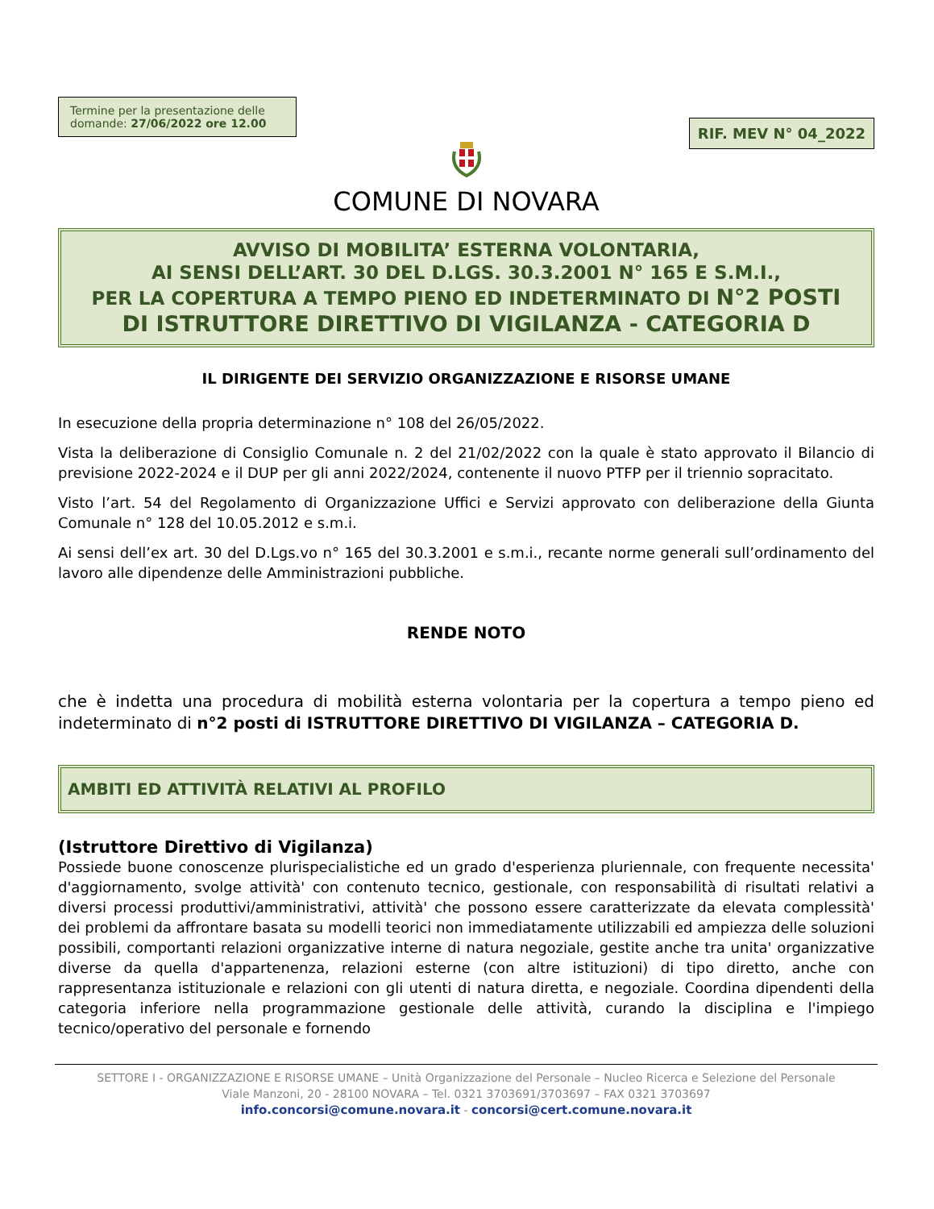Termine per la presentazione delle domande: 27/06/2022 ore 12.00
RIF. MEV N° 04_2022
COMUNE DI NOVARA
AVVISO DI MOBILITA’ ESTERNA VOLONTARIA,
AI SENSI DELL’ART. 30 DEL D.LGS. 30.3.2001 N° 165 E S.M.I.,
PER LA COPERTURA A TEMPO PIENO ED INDETERMINATO DI N°2 POSTI
DI ISTRUTTORE DIRETTIVO DI VIGILANZA - CATEGORIA D
IL DIRIGENTE DEI SERVIZIO ORGANIZZAZIONE E RISORSE UMANE
In esecuzione della propria determinazione n° 108 del 26/05/2022.
Vista la deliberazione di Consiglio Comunale n. 2 del 21/02/2022 con la quale è stato approvato il Bilancio di previsione 2022-2024 e il DUP per gli anni 2022/2024, contenente il nuovo PTFP per il triennio sopracitato.
Visto l’art. 54 del Regolamento di Organizzazione Uffici e Servizi approvato con deliberazione della Giunta Comunale n° 128 del 10.05.2012 e s.m.i.
Ai sensi dell’ex art. 30 del D.Lgs.vo n° 165 del 30.3.2001 e s.m.i., recante norme generali sull’ordinamento del lavoro alle dipendenze delle Amministrazioni pubbliche.
RENDE NOTO
che è indetta una procedura di mobilità esterna volontaria per la copertura a tempo pieno ed indeterminato di n°2 posti di ISTRUTTORE DIRETTIVO DI VIGILANZA – CATEGORIA D.
AMBITI ED ATTIVITÀ RELATIVI AL PROFILO
(Istruttore Direttivo di Vigilanza)
Possiede buone conoscenze plurispecialistiche ed un grado d'esperienza pluriennale, con frequente necessita' d'aggiornamento, svolge attività' con contenuto tecnico, gestionale, con responsabilità di risultati relativi a diversi processi produttivi/amministrativi, attività' che possono essere caratterizzate da elevata complessità' dei problemi da affrontare basata su modelli teorici non immediatamente utilizzabili ed ampiezza delle soluzioni possibili, comportanti relazioni organizzative interne di natura negoziale, gestite anche tra unita' organizzative diverse da quella d'appartenenza, relazioni esterne (con altre istituzioni) di tipo diretto, anche con rappresentanza istituzionale e relazioni con gli utenti di natura diretta, e negoziale. Coordina dipendenti della categoria inferiore nella programmazione gestionale delle attività, curando la disciplina e l'impiego tecnico/operativo del personale e fornendo
SETTORE I - ORGANIZZAZIONE E RISORSE UMANE – Unità Organizzazione del Personale – Nucleo Ricerca e Selezione del Personale
Viale Manzoni, 20 - 28100 NOVARA – Tel. 0321 3703691/3703697 – FAX 0321 3703697
info.concorsi@comune.novara.it - concorsi@cert.comune.novara.it